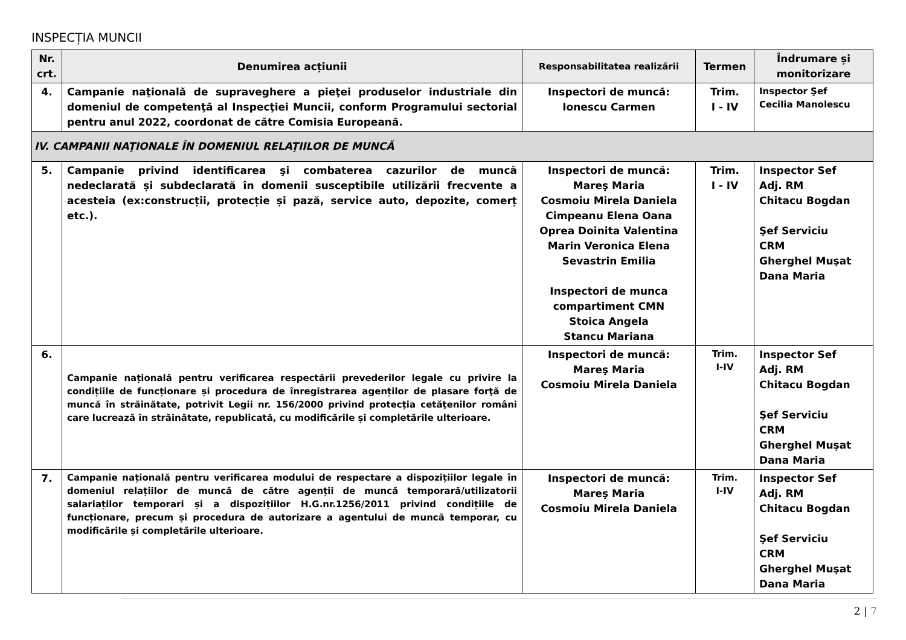INSPECȚIA MUNCII
| Nr. crt. | Denumirea acțiunii | Responsabilitatea realizării | Termen | Îndrumare și monitorizare |
| --- | --- | --- | --- | --- |
| 4. | Campanie naţională de supraveghere a pieţei produselor industriale din domeniul de competenţă al Inspecţiei Muncii, conform Programului sectorial pentru anul 2022, coordonat de către Comisia Europeană. | Inspectori de muncă: Ionescu Carmen | Trim. I - IV | Inspector Şef Cecilia Manolescu |
| IV. CAMPANII NAŢIONALE ÎN DOMENIUL RELAŢIILOR DE MUNCĂ | | | | |
| 5. | Campanie privind identificarea şi combaterea cazurilor de muncă nedeclarată și subdeclarată în domenii susceptibile utilizării frecvente a acesteia (ex:construcții, protecție și pază, service auto, depozite, comerț etc.). | Inspectori de muncă: Mareş Maria Cosmoiu Mirela Daniela Cimpeanu Elena Oana Oprea Doinita Valentina Marin Veronica Elena Sevastrin Emilia Inspectori de munca compartiment CMN Stoica Angela Stancu Mariana | Trim. I - IV | Inspector Sef Adj. RM Chitacu Bogdan Şef Serviciu CRM Gherghel Muşat Dana Maria |
| 6. | Campanie națională pentru verificarea respectării prevederilor legale cu privire la condițiile de funcționare și procedura de înregistrarea agenților de plasare forţă de muncă în străinătate, potrivit Legii nr. 156/2000 privind protecţia cetăţenilor români care lucrează în străinătate, republicată, cu modificările și completările ulterioare. | Inspectori de muncă: Mareş Maria Cosmoiu Mirela Daniela | Trim. I-IV | Inspector Sef Adj. RM Chitacu Bogdan Şef Serviciu CRM Gherghel Muşat Dana Maria |
| 7. | Campanie națională pentru verificarea modului de respectare a dispozițiilor legale în domeniul relațiilor de muncă de către agenții de muncă temporară/utilizatorii salariaților temporari și a dispozițiilor H.G.nr.1256/2011 privind condițiile de funcționare, precum și procedura de autorizare a agentului de muncă temporar, cu modificările și completările ulterioare. | Inspectori de muncă: Mareş Maria Cosmoiu Mirela Daniela | Trim. I-IV | Inspector Sef Adj. RM Chitacu Bogdan Şef Serviciu CRM Gherghel Muşat Dana Maria |
2 | 7